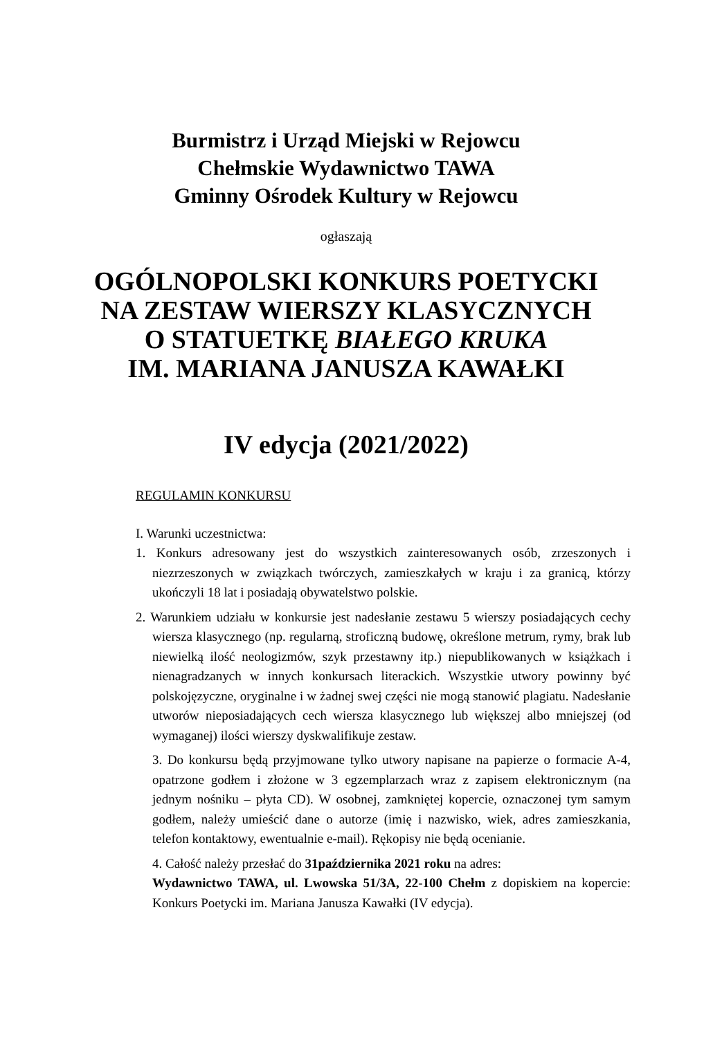Burmistrz i Urząd Miejski w Rejowcu
Chełmskie Wydawnictwo TAWA
Gminny Ośrodek Kultury w Rejowcu
ogłaszają
OGÓLNOPOLSKI KONKURS POETYCKI
NA ZESTAW WIERSZY KLASYCZNYCH
O STATUETKĘ BIAŁEGO KRUKA
IM. MARIANA JANUSZA KAWAŁKI
IV edycja (2021/2022)
REGULAMIN KONKURSU
I. Warunki uczestnictwa:
1. Konkurs adresowany jest do wszystkich zainteresowanych osób, zrzeszonych i niezrzeszonych w związkach twórczych, zamieszkałych w kraju i za granicą, którzy ukończyli 18 lat i posiadają obywatelstwo polskie.
2. Warunkiem udziału w konkursie jest nadesłanie zestawu 5 wierszy posiadających cechy wiersza klasycznego (np. regularną, stroficzną budowę, określone metrum, rymy, brak lub niewielką ilość neologizmów, szyk przestawny itp.) niepublikowanych w książkach i nienagradzanych w innych konkursach literackich. Wszystkie utwory powinny być polskojęzyczne, oryginalne i w żadnej swej części nie mogą stanowić plagiatu. Nadesłanie utworów nieposiadających cech wiersza klasycznego lub większej albo mniejszej (od wymaganej) ilości wierszy dyskwalifikuje zestaw.
3. Do konkursu będą przyjmowane tylko utwory napisane na papierze o formacie A-4, opatrzone godłem i złożone w 3 egzemplarzach wraz z zapisem elektronicznym (na jednym nośniku – płyta CD). W osobnej, zamkniętej kopercie, oznaczonej tym samym godłem, należy umieścić dane o autorze (imię i nazwisko, wiek, adres zamieszkania, telefon kontaktowy, ewentualnie e-mail). Rękopisy nie będą ocenianie.
4. Całość należy przesłać do 31października 2021 roku na adres:
Wydawnictwo TAWA, ul. Lwowska 51/3A, 22-100 Chełm z dopiskiem na kopercie: Konkurs Poetycki im. Mariana Janusza Kawałki (IV edycja).